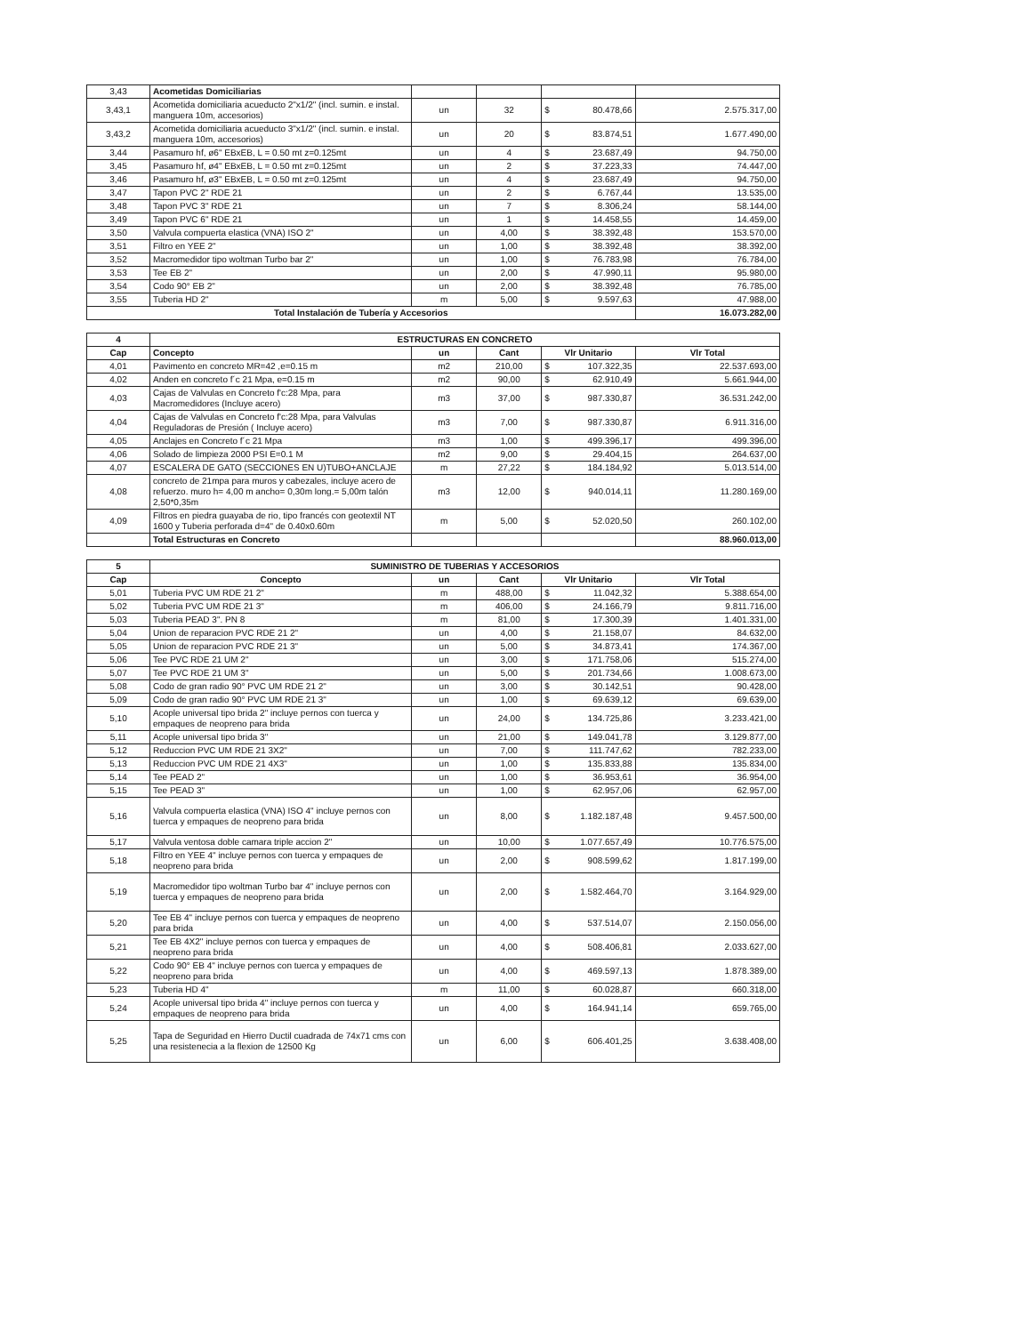| 3,43 | Acometidas Domiciliarias | | | | | |
| 3,43,1 | Acometida domiciliaria acueducto 2"x1/2" (incl. sumin. e instal. manguera 10m, accesorios) | un | 32 | $ | 80.478,66 | 2.575.317,00 |
| 3,43,2 | Acometida domiciliaria acueducto 3"x1/2" (incl. sumin. e instal. manguera 10m, accesorios) | un | 20 | $ | 83.874,51 | 1.677.490,00 |
| 3,44 | Pasamuro hf, ø6" EBxEB, L = 0.50 mt z=0.125mt | un | 4 | $ | 23.687,49 | 94.750,00 |
| 3,45 | Pasamuro hf, ø4" EBxEB, L = 0.50 mt z=0.125mt | un | 2 | $ | 37.223,33 | 74.447,00 |
| 3,46 | Pasamuro hf, ø3" EBxEB, L = 0.50 mt z=0.125mt | un | 4 | $ | 23.687,49 | 94.750,00 |
| 3,47 | Tapon PVC 2" RDE 21 | un | 2 | $ | 6.767,44 | 13.535,00 |
| 3,48 | Tapon PVC 3" RDE 21 | un | 7 | $ | 8.306,24 | 58.144,00 |
| 3,49 | Tapon PVC 6" RDE 21 | un | 1 | $ | 14.458,55 | 14.459,00 |
| 3,50 | Valvula compuerta elastica (VNA) ISO 2" | un | 4,00 | $ | 38.392,48 | 153.570,00 |
| 3,51 | Filtro en YEE 2" | un | 1,00 | $ | 38.392,48 | 38.392,00 |
| 3,52 | Macromedidor tipo woltman Turbo bar 2" | un | 1,00 | $ | 76.783,98 | 76.784,00 |
| 3,53 | Tee EB 2" | un | 2,00 | $ | 47.990,11 | 95.980,00 |
| 3,54 | Codo 90° EB 2" | un | 2,00 | $ | 38.392,48 | 76.785,00 |
| 3,55 | Tuberia HD 2" | m | 5,00 | $ | 9.597,63 | 47.988,00 |
| Total Instalación de Tubería y Accesorios | | | | | | 16.073.282,00 |
| 4 | ESTRUCTURAS EN CONCRETO | | | | | |
| --- | --- | --- | --- | --- | --- | --- |
| Cap | Concepto | un | Cant | Vlr Unitario | | Vlr Total |
| 4,01 | Pavimento en concreto MR=42 ,e=0.15 m | m2 | 210,00 | $ | 107.322,35 | 22.537.693,00 |
| 4,02 | Anden en concreto f´c 21 Mpa, e=0.15 m | m2 | 90,00 | $ | 62.910,49 | 5.661.944,00 |
| 4,03 | Cajas de Valvulas en Concreto f'c:28 Mpa, para Macromedidores (Incluye acero) | m3 | 37,00 | $ | 987.330,87 | 36.531.242,00 |
| 4,04 | Cajas de Valvulas en Concreto f'c:28 Mpa, para Valvulas Reguladoras de Presión ( Incluye acero) | m3 | 7,00 | $ | 987.330,87 | 6.911.316,00 |
| 4,05 | Anclajes en Concreto f´c 21 Mpa | m3 | 1,00 | $ | 499.396,17 | 499.396,00 |
| 4,06 | Solado de limpieza 2000 PSI E=0.1 M | m2 | 9,00 | $ | 29.404,15 | 264.637,00 |
| 4,07 | ESCALERA DE GATO (SECCIONES EN U)TUBO+ANCLAJE | m | 27,22 | $ | 184.184,92 | 5.013.514,00 |
| 4,08 | concreto de 21mpa para muros y cabezales, incluye acero de refuerzo. muro h= 4,00 m ancho= 0,30m long.= 5,00m talón 2,50*0,35m | m3 | 12,00 | $ | 940.014,11 | 11.280.169,00 |
| 4,09 | Filtros en piedra guayaba de rio, tipo francés con geotextil NT 1600 y Tuberia perforada d=4" de 0.40x0.60m | m | 5,00 | $ | 52.020,50 | 260.102,00 |
| | Total Estructuras en Concreto | | | | | 88.960.013,00 |
| 5 | SUMINISTRO DE TUBERIAS Y ACCESORIOS | | | | | |
| --- | --- | --- | --- | --- | --- | --- |
| Cap | Concepto | un | Cant | Vlr Unitario | | Vlr Total |
| 5,01 | Tuberia PVC UM RDE 21 2" | m | 488,00 | $ | 11.042,32 | 5.388.654,00 |
| 5,02 | Tuberia PVC UM RDE 21 3" | m | 406,00 | $ | 24.166,79 | 9.811.716,00 |
| 5,03 | Tuberia PEAD 3". PN 8 | m | 81,00 | $ | 17.300,39 | 1.401.331,00 |
| 5,04 | Union de reparacion PVC RDE 21 2" | un | 4,00 | $ | 21.158,07 | 84.632,00 |
| 5,05 | Union de reparacion PVC RDE 21 3" | un | 5,00 | $ | 34.873,41 | 174.367,00 |
| 5,06 | Tee PVC RDE 21 UM 2" | un | 3,00 | $ | 171.758,06 | 515.274,00 |
| 5,07 | Tee PVC RDE 21 UM 3" | un | 5,00 | $ | 201.734,66 | 1.008.673,00 |
| 5,08 | Codo de gran radio 90° PVC UM RDE 21 2" | un | 3,00 | $ | 30.142,51 | 90.428,00 |
| 5,09 | Codo de gran radio 90° PVC UM RDE 21 3" | un | 1,00 | $ | 69.639,12 | 69.639,00 |
| 5,10 | Acople universal tipo brida 2" incluye pernos con tuerca y empaques de neopreno para brida | un | 24,00 | $ | 134.725,86 | 3.233.421,00 |
| 5,11 | Acople universal tipo brida 3" | un | 21,00 | $ | 149.041,78 | 3.129.877,00 |
| 5,12 | Reduccion PVC UM RDE 21 3X2" | un | 7,00 | $ | 111.747,62 | 782.233,00 |
| 5,13 | Reduccion PVC UM RDE 21 4X3" | un | 1,00 | $ | 135.833,88 | 135.834,00 |
| 5,14 | Tee PEAD 2" | un | 1,00 | $ | 36.953,61 | 36.954,00 |
| 5,15 | Tee PEAD 3" | un | 1,00 | $ | 62.957,06 | 62.957,00 |
| 5,16 | Valvula compuerta elastica (VNA) ISO 4" incluye pernos con tuerca y empaques de neopreno para brida | un | 8,00 | $ | 1.182.187,48 | 9.457.500,00 |
| 5,17 | Valvula ventosa doble camara triple accion 2" | un | 10,00 | $ | 1.077.657,49 | 10.776.575,00 |
| 5,18 | Filtro en YEE 4" incluye pernos con tuerca y empaques de neopreno para brida | un | 2,00 | $ | 908.599,62 | 1.817.199,00 |
| 5,19 | Macromedidor tipo woltman Turbo bar 4" incluye pernos con tuerca y empaques de neopreno para brida | un | 2,00 | $ | 1.582.464,70 | 3.164.929,00 |
| 5,20 | Tee EB 4" incluye pernos con tuerca y empaques de neopreno para brida | un | 4,00 | $ | 537.514,07 | 2.150.056,00 |
| 5,21 | Tee EB 4X2" incluye pernos con tuerca y empaques de neopreno para brida | un | 4,00 | $ | 508.406,81 | 2.033.627,00 |
| 5,22 | Codo 90° EB 4" incluye pernos con tuerca y empaques de neopreno para brida | un | 4,00 | $ | 469.597,13 | 1.878.389,00 |
| 5,23 | Tuberia HD 4" | m | 11,00 | $ | 60.028,87 | 660.318,00 |
| 5,24 | Acople universal tipo brida 4" incluye pernos con tuerca y empaques de neopreno para brida | un | 4,00 | $ | 164.941,14 | 659.765,00 |
| 5,25 | Tapa de Seguridad en Hierro Ductil cuadrada de 74x71 cms con una resistenecia a la flexion de 12500 Kg | un | 6,00 | $ | 606.401,25 | 3.638.408,00 |